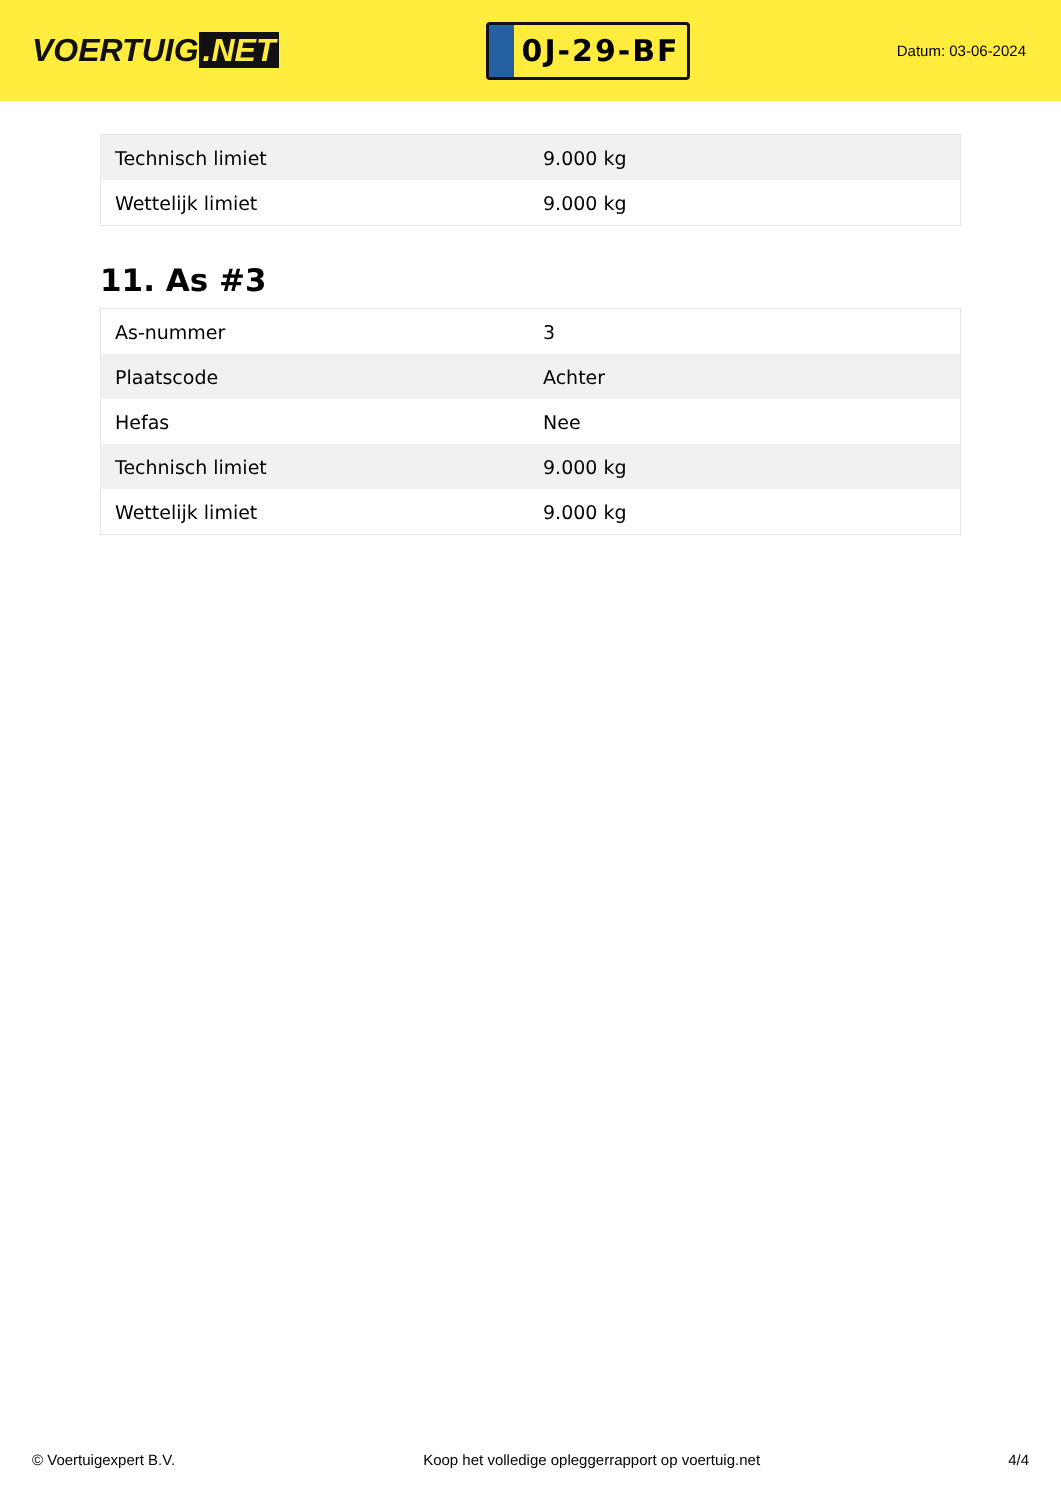VOERTUIG.NET
0J-29-BF
Datum: 03-06-2024
| Technisch limiet | 9.000 kg |
| Wettelijk limiet | 9.000 kg |
11. As #3
| As-nummer | 3 |
| Plaatscode | Achter |
| Hefas | Nee |
| Technisch limiet | 9.000 kg |
| Wettelijk limiet | 9.000 kg |
© Voertuigexpert B.V. Koop het volledige opleggerrapport op voertuig.net 4/4